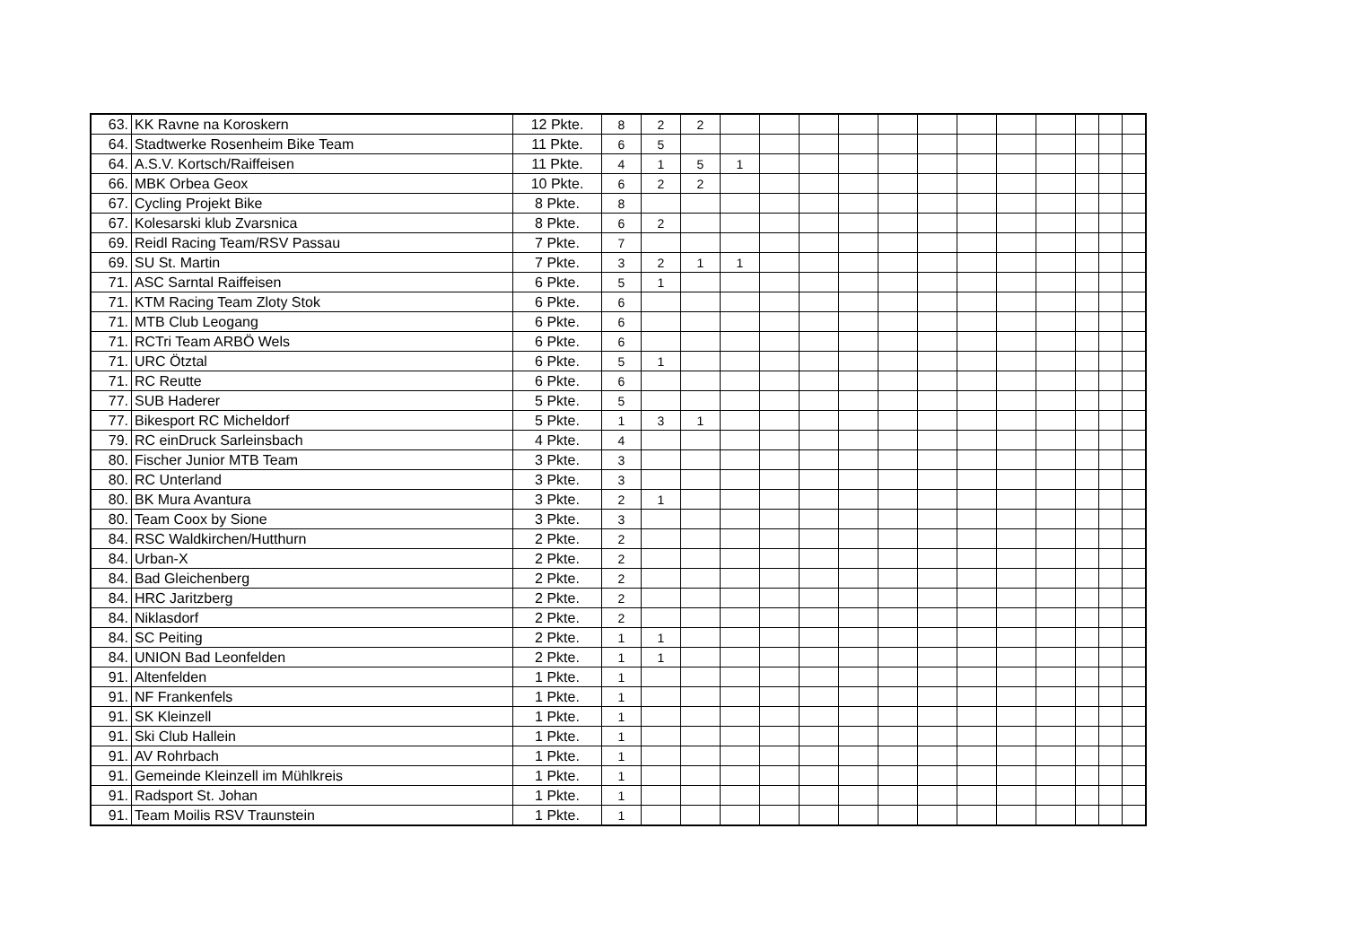| 63. | KK Ravne na Koroskern | 12 Pkte. | 8 | 2 | 2 | | | | | | | | | | | | |
| 64. | Stadtwerke Rosenheim Bike Team | 11 Pkte. | 6 | 5 | | | | | | | | | | | | | |
| 64. | A.S.V. Kortsch/Raiffeisen | 11 Pkte. | 4 | 1 | 5 | 1 | | | | | | | | | | | |
| 66. | MBK Orbea Geox | 10 Pkte. | 6 | 2 | 2 | | | | | | | | | | | | |
| 67. | Cycling Projekt Bike | 8 Pkte. | 8 | | | | | | | | | | | | | | |
| 67. | Kolesarski klub Zvarsnica | 8 Pkte. | 6 | 2 | | | | | | | | | | | | | |
| 69. | Reidl Racing Team/RSV Passau | 7 Pkte. | 7 | | | | | | | | | | | | | | |
| 69. | SU St. Martin | 7 Pkte. | 3 | 2 | 1 | 1 | | | | | | | | | | | |
| 71. | ASC Sarntal Raiffeisen | 6 Pkte. | 5 | 1 | | | | | | | | | | | | | |
| 71. | KTM Racing Team Zloty Stok | 6 Pkte. | 6 | | | | | | | | | | | | | | |
| 71. | MTB Club Leogang | 6 Pkte. | 6 | | | | | | | | | | | | | | |
| 71. | RCTri Team ARBÖ Wels | 6 Pkte. | 6 | | | | | | | | | | | | | | |
| 71. | URC Ötztal | 6 Pkte. | 5 | 1 | | | | | | | | | | | | | |
| 71. | RC Reutte | 6 Pkte. | 6 | | | | | | | | | | | | | | |
| 77. | SUB Haderer | 5 Pkte. | 5 | | | | | | | | | | | | | | |
| 77. | Bikesport RC Micheldorf | 5 Pkte. | 1 | 3 | 1 | | | | | | | | | | | | |
| 79. | RC einDruck Sarleinsbach | 4 Pkte. | 4 | | | | | | | | | | | | | | |
| 80. | Fischer Junior MTB Team | 3 Pkte. | 3 | | | | | | | | | | | | | | |
| 80. | RC Unterland | 3 Pkte. | 3 | | | | | | | | | | | | | | |
| 80. | BK Mura Avantura | 3 Pkte. | 2 | 1 | | | | | | | | | | | | | |
| 80. | Team Coox by Sione | 3 Pkte. | 3 | | | | | | | | | | | | | | |
| 84. | RSC Waldkirchen/Hutthurn | 2 Pkte. | 2 | | | | | | | | | | | | | | |
| 84. | Urban-X | 2 Pkte. | 2 | | | | | | | | | | | | | | |
| 84. | Bad Gleichenberg | 2 Pkte. | 2 | | | | | | | | | | | | | | |
| 84. | HRC Jaritzberg | 2 Pkte. | 2 | | | | | | | | | | | | | | |
| 84. | Niklasdorf | 2 Pkte. | 2 | | | | | | | | | | | | | | |
| 84. | SC Peiting | 2 Pkte. | 1 | 1 | | | | | | | | | | | | | |
| 84. | UNION Bad Leonfelden | 2 Pkte. | 1 | 1 | | | | | | | | | | | | | |
| 91. | Altenfelden | 1 Pkte. | 1 | | | | | | | | | | | | | | |
| 91. | NF Frankenfels | 1 Pkte. | 1 | | | | | | | | | | | | | | |
| 91. | SK Kleinzell | 1 Pkte. | 1 | | | | | | | | | | | | | | |
| 91. | Ski Club Hallein | 1 Pkte. | 1 | | | | | | | | | | | | | | |
| 91. | AV Rohrbach | 1 Pkte. | 1 | | | | | | | | | | | | | | |
| 91. | Gemeinde Kleinzell im Mühlkreis | 1 Pkte. | 1 | | | | | | | | | | | | | | |
| 91. | Radsport St. Johan | 1 Pkte. | 1 | | | | | | | | | | | | | | |
| 91. | Team Moilis RSV Traunstein | 1 Pkte. | 1 | | | | | | | | | | | | | | |